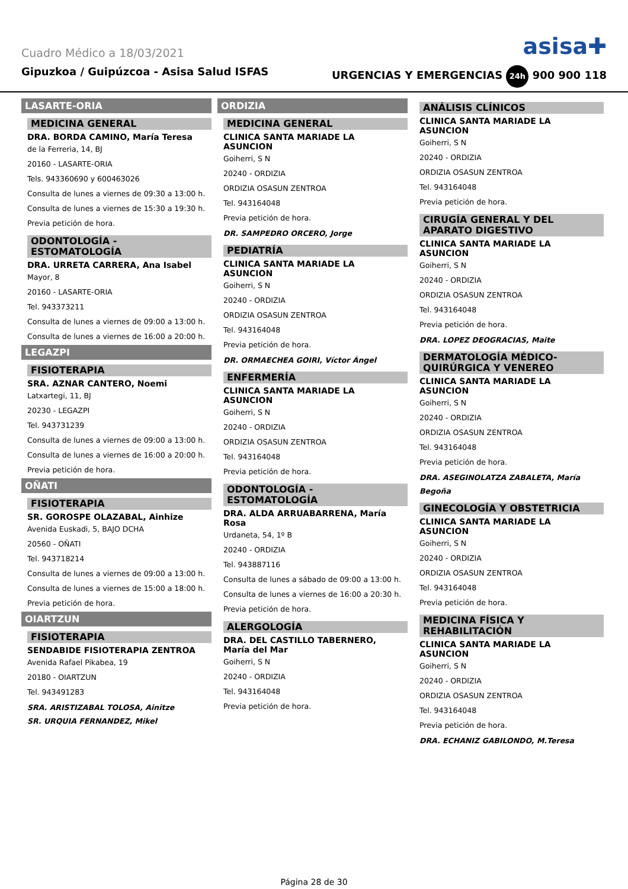Cuadro Médico a 18/03/2021 asisa✚
Gipuzkoa / Guipúzcoa - Asisa Salud ISFAS URGENCIAS Y EMERGENCIAS 24h 900 900 118
LASARTE-ORIA
MEDICINA GENERAL
DRA. BORDA CAMINO, María Teresa
de la Ferreria, 14, BJ
20160 - LASARTE-ORIA
Tels. 943360690 y 600463026
Consulta de lunes a viernes de 09:30 a 13:00 h.
Consulta de lunes a viernes de 15:30 a 19:30 h.
Previa petición de hora.
ODONTOLOGÍA - ESTOMATOLOGÍA
DRA. URRETA CARRERA, Ana Isabel
Mayor, 8
20160 - LASARTE-ORIA
Tel. 943373211
Consulta de lunes a viernes de 09:00 a 13:00 h.
Consulta de lunes a viernes de 16:00 a 20:00 h.
LEGAZPI
FISIOTERAPIA
SRA. AZNAR CANTERO, Noemi
Latxartegi, 11, BJ
20230 - LEGAZPI
Tel. 943731239
Consulta de lunes a viernes de 09:00 a 13:00 h.
Consulta de lunes a viernes de 16:00 a 20:00 h.
Previa petición de hora.
OÑATI
FISIOTERAPIA
SR. GOROSPE OLAZABAL, Ainhize
Avenida Euskadi, 5, BAJO DCHA
20560 - OÑATI
Tel. 943718214
Consulta de lunes a viernes de 09:00 a 13:00 h.
Consulta de lunes a viernes de 15:00 a 18:00 h.
Previa petición de hora.
OIARTZUN
FISIOTERAPIA
SENDABIDE FISIOTERAPIA ZENTROA
Avenida Rafael Pikabea, 19
20180 - OIARTZUN
Tel. 943491283
SRA. ARISTIZABAL TOLOSA, Ainitze
SR. URQUIA FERNANDEZ, Mikel
ORDIZIA
MEDICINA GENERAL
CLINICA SANTA MARIADE LA ASUNCION
Goiherri, S N
20240 - ORDIZIA
ORDIZIA OSASUN ZENTROA
Tel. 943164048
Previa petición de hora.
DR. SAMPEDRO ORCERO, Jorge
PEDIATRÍA
CLINICA SANTA MARIADE LA ASUNCION
Goiherri, S N
20240 - ORDIZIA
ORDIZIA OSASUN ZENTROA
Tel. 943164048
Previa petición de hora.
DR. ORMAECHEA GOIRI, Víctor Ángel
ENFERMERÍA
CLINICA SANTA MARIADE LA ASUNCION
Goiherri, S N
20240 - ORDIZIA
ORDIZIA OSASUN ZENTROA
Tel. 943164048
Previa petición de hora.
ODONTOLOGÍA - ESTOMATOLOGÍA
DRA. ALDA ARRUABARRENA, María Rosa
Urdaneta, 54, 1º B
20240 - ORDIZIA
Tel. 943887116
Consulta de lunes a sábado de 09:00 a 13:00 h.
Consulta de lunes a viernes de 16:00 a 20:30 h.
Previa petición de hora.
ALERGOLOGÍA
DRA. DEL CASTILLO TABERNERO, María del Mar
Goiherri, S N
20240 - ORDIZIA
Tel. 943164048
Previa petición de hora.
ANÁLISIS CLÍNICOS
CLINICA SANTA MARIADE LA ASUNCION
Goiherri, S N
20240 - ORDIZIA
ORDIZIA OSASUN ZENTROA
Tel. 943164048
Previa petición de hora.
CIRUGÍA GENERAL Y DEL APARATO DIGESTIVO
CLINICA SANTA MARIADE LA ASUNCION
Goiherri, S N
20240 - ORDIZIA
ORDIZIA OSASUN ZENTROA
Tel. 943164048
Previa petición de hora.
DRA. LOPEZ DEOGRACIAS, Maite
DERMATOLOGÍA MÉDICO-QUIRÚRGICA Y VENEREO
CLINICA SANTA MARIADE LA ASUNCION
Goiherri, S N
20240 - ORDIZIA
ORDIZIA OSASUN ZENTROA
Tel. 943164048
Previa petición de hora.
DRA. ASEGINOLATZA ZABALETA, María Begoña
GINECOLOGÍA Y OBSTETRICIA
CLINICA SANTA MARIADE LA ASUNCION
Goiherri, S N
20240 - ORDIZIA
ORDIZIA OSASUN ZENTROA
Tel. 943164048
Previa petición de hora.
MEDICINA FÍSICA Y REHABILITACIÓN
CLINICA SANTA MARIADE LA ASUNCION
Goiherri, S N
20240 - ORDIZIA
ORDIZIA OSASUN ZENTROA
Tel. 943164048
Previa petición de hora.
DRA. ECHANIZ GABILONDO, M.Teresa
Página 28 de 30